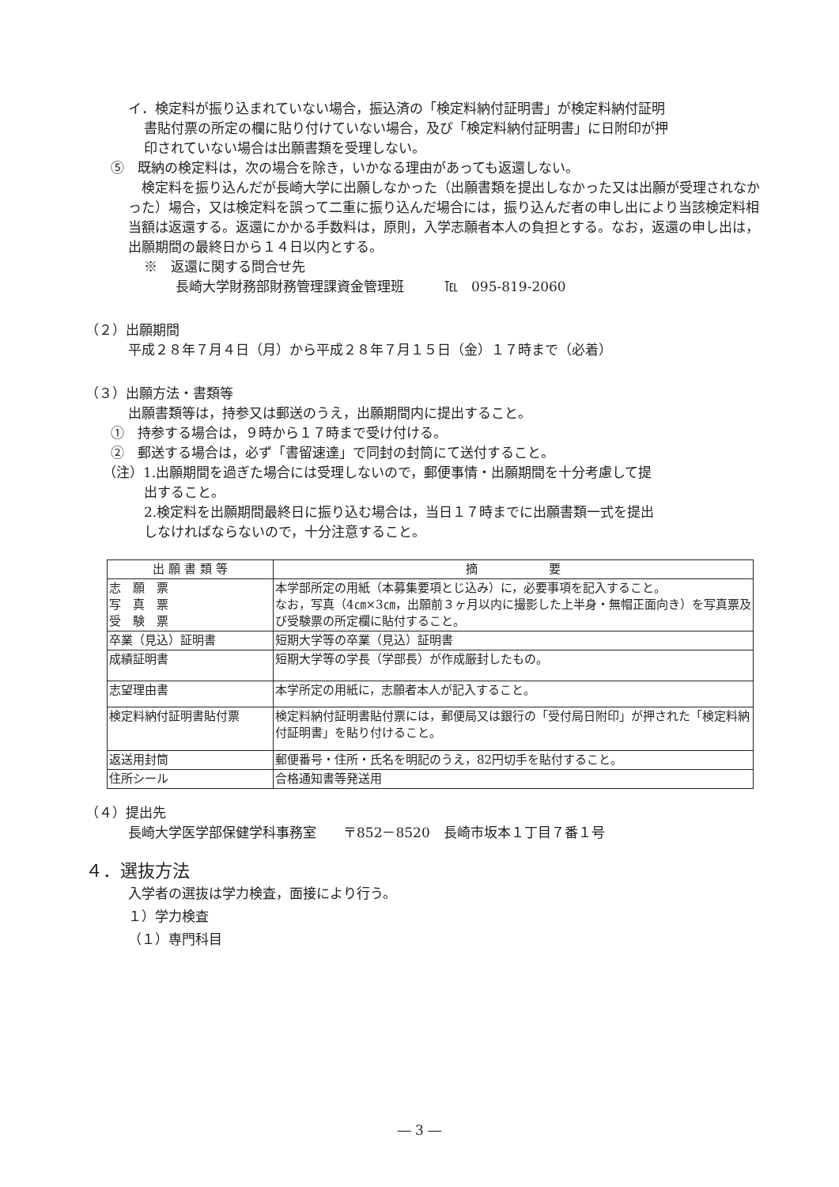イ．検定料が振り込まれていない場合，振込済の「検定料納付証明書」が検定料納付証明
書貼付票の所定の欄に貼り付けていない場合，及び「検定料納付証明書」に日附印が押
印されていない場合は出願書類を受理しない。
⑤　既納の検定料は，次の場合を除き，いかなる理由があっても返還しない。
　検定料を振り込んだが長崎大学に出願しなかった（出願書類を提出しなかった又は出願が受理されなかった）場合，又は検定料を誤って二重に振り込んだ場合には，振り込んだ者の申し出により当該検定料相当額は返還する。返還にかかる手数料は，原則，入学志願者本人の負担とする。なお，返還の申し出は，出願期間の最終日から１４日以内とする。
※　返還に関する問合せ先
長崎大学財務部財務管理課資金管理班　　　℡　095-819-2060
（２）出願期間
平成２８年７月４日（月）から平成２８年７月１５日（金）１７時まで（必着）
（３）出願方法・書類等
出願書類等は，持参又は郵送のうえ，出願期間内に提出すること。
①　持参する場合は，９時から１７時まで受け付ける。
②　郵送する場合は，必ず「書留速達」で同封の封筒にて送付すること。
（注）1.出願期間を過ぎた場合には受理しないので，郵便事情・出願期間を十分考慮して提
出すること。
2.検定料を出願期間最終日に振り込む場合は，当日１７時までに出願書類一式を提出
しなければならないので，十分注意すること。
| 出 願 書 類 等 | 摘 要 |
| --- | --- |
| 志 願 票 写 真 票 受 験 票 | 本学部所定の用紙（本募集要項とじ込み）に，必要事項を記入すること。 なお，写真（4㎝×3㎝，出願前３ヶ月以内に撮影した上半身・無帽正面向き）を写真票及び受験票の所定欄に貼付すること。 |
| 卒業（見込）証明書 | 短期大学等の卒業（見込）証明書 |
| 成績証明書 | 短期大学等の学長（学部長）が作成厳封したもの。 |
| 志望理由書 | 本学所定の用紙に，志願者本人が記入すること。 |
| 検定料納付証明書貼付票 | 検定料納付証明書貼付票には，郵便局又は銀行の「受付局日附印」が押された「検定料納付証明書」を貼り付けること。 |
| 返送用封筒 | 郵便番号・住所・氏名を明記のうえ，82円切手を貼付すること。 |
| 住所シール | 合格通知書等発送用 |
（４）提出先
長崎大学医学部保健学科事務室　　〒852－8520　長崎市坂本１丁目７番１号
４．選抜方法
入学者の選抜は学力検査，面接により行う。
１）学力検査
（１）専門科目
― 3 ―